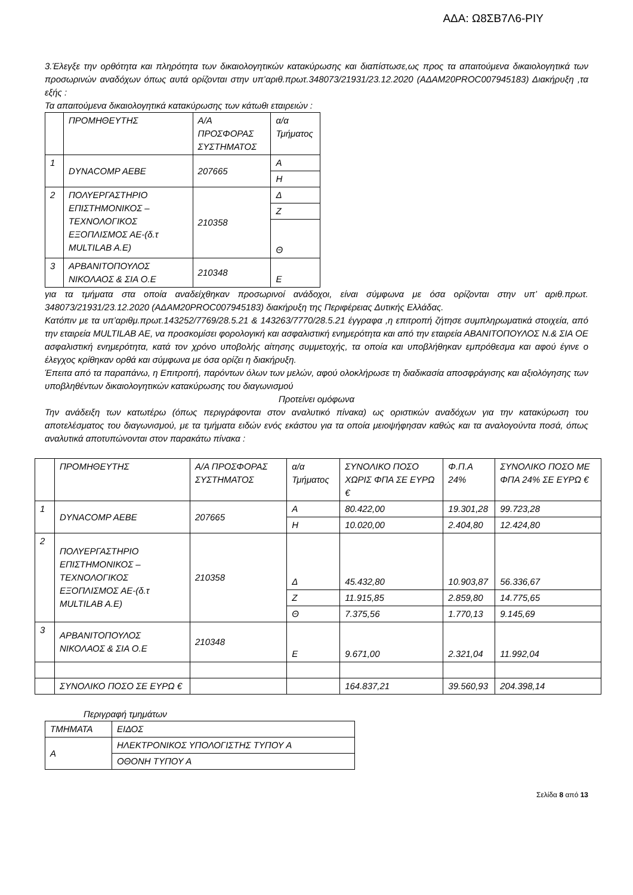ΑΔΑ: Ω8ΣΒ7Λ6-ΡΙΥ
3.Έλεγξε την ορθότητα και πληρότητα των δικαιολογητικών κατακύρωσης και διαπίστωσε,ως προς τα απαιτούμενα δικαιολογητικά των προσωρινών αναδόχων όπως αυτά ορίζονται στην υπ’αριθ.πρωτ.348073/21931/23.12.2020 (ΑΔΑΜ20PROC007945183) Διακήρυξη ,τα εξής :
Τα απαιτούμενα δικαιολογητικά κατακύρωσης των κάτωθι εταιρειών :
| | ΠΡΟΜΗΘΕΥΤΗΣ | Α/Α ΠΡΟΣΦΟΡΑΣ ΣΥΣΤΗΜΑΤΟΣ | α/α Τμήματος |
| 1 | DYNACOMP AEBE | 207665 | Α |
| | | | Η |
| 2 | ΠΟΛΥΕΡΓΑΣΤΗΡΙΟ ΕΠΙΣΤΗΜΟΝΙΚΟΣ – ΤΕΧΝΟΛΟΓΙΚΟΣ ΕΞΟΠΛΙΣΜΟΣ ΑΕ-(δ.τ MULTILAB A.E) | 210358 | Δ |
| | | | Ζ |
| | | | Θ |
| 3 | ΑΡΒΑΝΙΤΟΠΟΥΛΟΣ ΝΙΚΟΛΑΟΣ & ΣΙΑ Ο.Ε | 210348 | Ε |
για τα τμήματα στα οποία αναδείχθηκαν προσωρινοί ανάδοχοι, είναι σύμφωνα με όσα ορίζονται στην υπ’ αριθ.πρωτ. 348073/21931/23.12.2020 (ΑΔΑΜ20PROC007945183) διακήρυξη της Περιφέρειας Δυτικής Ελλάδας.
Κατόπιν με τα υπ’αριθμ.πρωτ.143252/7769/28.5.21 & 143263/7770/28.5.21 έγγραφα ,η επιτροπή ζήτησε συμπληρωματικά στοιχεία, από την εταιρεία MULTILAB AE, να προσκομίσει φορολογική και ασφαλιστική ενημερότητα και από την εταιρεία ΑΒΑΝΙΤΟΠΟΥΛΟΣ Ν.& ΣΙΑ ΟΕ ασφαλιστική ενημερότητα, κατά τον χρόνο υποβολής αίτησης συμμετοχής, τα οποία και υποβλήθηκαν εμπρόθεσμα και αφού έγινε ο έλεγχος κρίθηκαν ορθά και σύμφωνα με όσα ορίζει η διακήρυξη.
Έπειτα από τα παραπάνω, η Επιτροπή, παρόντων όλων των μελών, αφού ολοκλήρωσε τη διαδικασία αποσφράγισης και αξιολόγησης των υποβληθέντων δικαιολογητικών κατακύρωσης του διαγωνισμού
Προτείνει ομόφωνα
Την ανάδειξη των κατωτέρω (όπως περιγράφονται στον αναλυτικό πίνακα) ως οριστικών αναδόχων για την κατακύρωση του αποτελέσματος του διαγωνισμού, με τα τμήματα ειδών ενός εκάστου για τα οποία μειοψήφησαν καθώς και τα αναλογούντα ποσά, όπως αναλυτικά αποτυπώνονται στον παρακάτω πίνακα :
| | ΠΡΟΜΗΘΕΥΤΗΣ | Α/Α ΠΡΟΣΦΟΡΑΣ ΣΥΣΤΗΜΑΤΟΣ | α/α Τμήματος | ΣΥΝΟΛΙΚΟ ΠΟΣΟ ΧΩΡΙΣ ΦΠΑ ΣΕ ΕΥΡΩ € | Φ.Π.Α 24% | ΣΥΝΟΛΙΚΟ ΠΟΣΟ ΜΕ ΦΠΑ 24% ΣΕ ΕΥΡΩ € |
| 1 | DYNACOMP AEBE | 207665 | Α | 80.422,00 | 19.301,28 | 99.723,28 |
| | | | Η | 10.020,00 | 2.404,80 | 12.424,80 |
| 2 | ΠΟΛΥΕΡΓΑΣΤΗΡΙΟ ΕΠΙΣΤΗΜΟΝΙΚΟΣ – ΤΕΧΝΟΛΟΓΙΚΟΣ ΕΞΟΠΛΙΣΜΟΣ ΑΕ-(δ.τ MULTILAB A.E) | 210358 | Δ | 45.432,80 | 10.903,87 | 56.336,67 |
| | | | Ζ | 11.915,85 | 2.859,80 | 14.775,65 |
| | | | Θ | 7.375,56 | 1.770,13 | 9.145,69 |
| 3 | ΑΡΒΑΝΙΤΟΠΟΥΛΟΣ ΝΙΚΟΛΑΟΣ & ΣΙΑ Ο.Ε | 210348 | Ε | 9.671,00 | 2.321,04 | 11.992,04 |
| | ΣΥΝΟΛΙΚΟ ΠΟΣΟ ΣΕ ΕΥΡΩ € | | | 164.837,21 | 39.560,93 | 204.398,14 |
Περιγραφή τμημάτων
| ΤΜΗΜΑΤΑ | ΕΙΔΟΣ |
| Α | ΗΛΕΚΤΡΟΝΙΚΟΣ ΥΠΟΛΟΓΙΣΤΗΣ ΤΥΠΟΥ Α |
| | ΟΘΟΝΗ ΤΥΠΟΥ Α |
Σελίδα 8 από 13